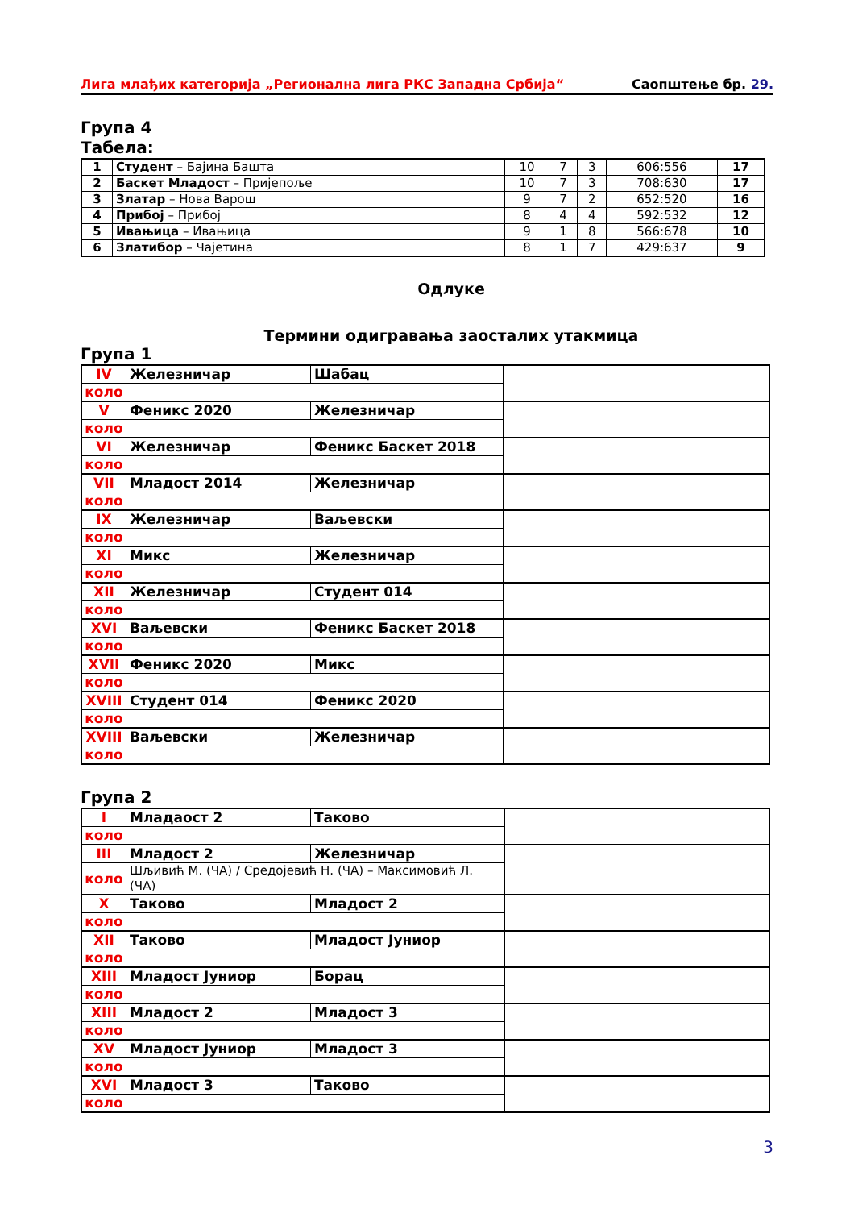Лига млађих категорија „Регионална лига РКС Западна Србија“Саопштење бр. 29.
Група 4
Табела:
| 1 | Студент – Бајина Башта | 10 | 7 | 3 | 606:556 | 17 |
| 2 | Баскет Младост – Пријепоље | 10 | 7 | 3 | 708:630 | 17 |
| 3 | Златар – Нова Варош | 9 | 7 | 2 | 652:520 | 16 |
| 4 | Прибој – Прибој | 8 | 4 | 4 | 592:532 | 12 |
| 5 | Ивањица – Ивањица | 9 | 1 | 8 | 566:678 | 10 |
| 6 | Златибор – Чајетина | 8 | 1 | 7 | 429:637 | 9 |
Одлуке
Термини одигравања заосталих утакмица
Група 1
| IV | Железничар | Шабац | |
| коло | | | |
| V | Феникс 2020 | Железничар | |
| коло | | | |
| VI | Железничар | Феникс Баскет 2018 | |
| коло | | | |
| VII | Младост 2014 | Железничар | |
| коло | | | |
| IX | Железничар | Ваљевски | |
| коло | | | |
| XI | Микс | Железничар | |
| коло | | | |
| XII | Железничар | Студент 014 | |
| коло | | | |
| XVI | Ваљевски | Феникс Баскет 2018 | |
| коло | | | |
| XVII | Феникс 2020 | Микс | |
| коло | | | |
| XVIII | Студент 014 | Феникс 2020 | |
| коло | | | |
| XVIII | Ваљевски | Железничар | |
| коло | | | |
Група 2
| I | Младаост 2 | Таково | |
| коло | | | |
| III | Младост 2 | Железничар | |
| коло | Шљивић М. (ЧА) / Средојевић Н. (ЧА) – Максимовић Л. (ЧА) | | |
| X | Таково | Младост 2 | |
| коло | | | |
| XII | Таково | Младост Јуниор | |
| коло | | | |
| XIII | Младост Јуниор | Борац | |
| коло | | | |
| XIII | Младост 2 | Младост 3 | |
| коло | | | |
| XV | Младост Јуниор | Младост 3 | |
| коло | | | |
| XVI | Младост 3 | Таково | |
| коло | | | |
3